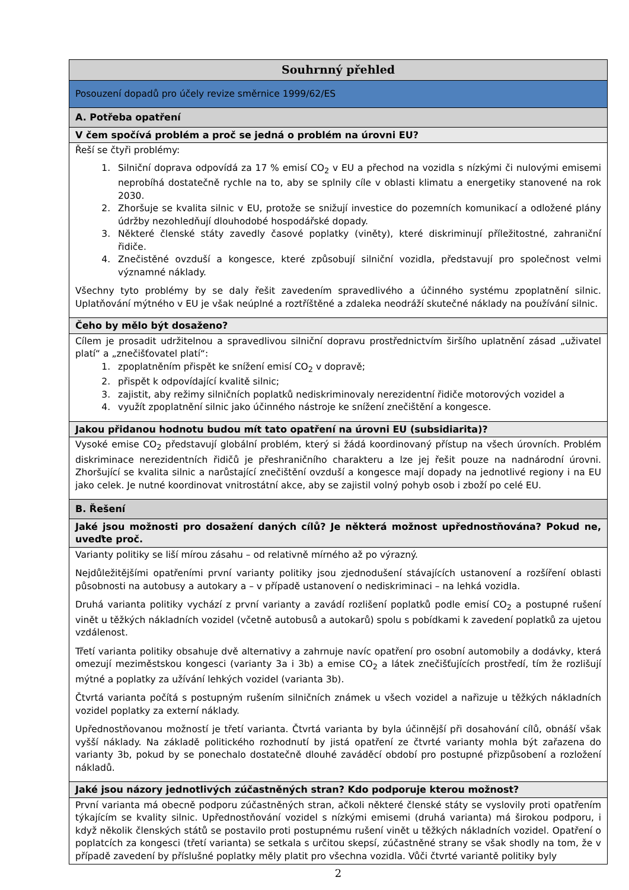| Souhrnný přehled |
| Posouzení dopadů pro účely revize směrnice 1999/62/ES |
| A. Potřeba opatření |
| V čem spočívá problém a proč se jedná o problém na úrovni EU? |
| Řeší se čtyři problémy: 1. Silniční doprava odpovídá za 17 % emisí CO<sub>2</sub> v EU a přechod na vozidla s nízkými či nulovými emisemi neprobíhá dostatečně rychle na to, aby se splnily cíle v oblasti klimatu a energetiky stanovené na rok 2030. 2. Zhoršuje se kvalita silnic v EU, protože se snižují investice do pozemních komunikací a odložené plány údržby nezohledňují dlouhodobé hospodářské dopady. 3. Některé členské státy zavedly časové poplatky (viněty), které diskriminují příležitostné, zahraniční řidiče. 4. Znečistěné ovzduší a kongesce, které způsobují silniční vozidla, představují pro společnost velmi významné náklady. Všechny tyto problémy by se daly řešit zavedením spravedlivého a účinného systému zpoplatnění silnic. Uplatňování mýtného v EU je však neúplné a roztříštěné a zdaleka neodráží skutečné náklady na používání silnic. |
| Čeho by mělo být dosaženo? |
| Cílem je prosadit udržitelnou a spravedlivou silniční dopravu prostřednictvím širšího uplatnění zásad „uživatel platí“ a „znečišťovatel platí“: 1. zpoplatněním přispět ke snížení emisí CO<sub>2</sub> v dopravě; 2. přispět k odpovídající kvalitě silnic; 3. zajistit, aby režimy silničních poplatků nediskriminovaly nerezidentní řidiče motorových vozidel a 4. využít zpoplatnění silnic jako účinného nástroje ke snížení znečištění a kongesce. |
| Jakou přidanou hodnotu budou mít tato opatření na úrovni EU (subsidiarita)? |
| Vysoké emise CO<sub>2</sub> představují globální problém, který si žádá koordinovaný přístup na všech úrovních. Problém diskriminace nerezidentních řidičů je přeshraničního charakteru a lze jej řešit pouze na nadnárodní úrovni. Zhoršující se kvalita silnic a narůstající znečištění ovzduší a kongesce mají dopady na jednotlivé regiony i na EU jako celek. Je nutné koordinovat vnitrostátní akce, aby se zajistil volný pohyb osob i zboží po celé EU. |
| B. Řešení |
| Jaké jsou možnosti pro dosažení daných cílů? Je některá možnost upřednostňována? Pokud ne, uveďte proč. |
| Varianty politiky se liší mírou zásahu – od relativně mírného až po výrazný. Nejdůležitějšími opatřeními první varianty politiky jsou zjednodušení stávajících ustanovení a rozšíření oblasti působnosti na autobusy a autokary a – v případě ustanovení o nediskriminaci – na lehká vozidla. Druhá varianta politiky vychází z první varianty a zavádí rozlišení poplatků podle emisí CO<sub>2</sub> a postupné rušení vinět u těžkých nákladních vozidel (včetně autobusů a autokarů) spolu s pobídkami k zavedení poplatků za ujetou vzdálenost. Třetí varianta politiky obsahuje dvě alternativy a zahrnuje navíc opatření pro osobní automobily a dodávky, která omezují meziměstskou kongesci (varianty 3a i 3b) a emise CO<sub>2</sub> a látek znečišťujících prostředí, tím že rozlišují mýtné a poplatky za užívání lehkých vozidel (varianta 3b). Čtvrtá varianta počítá s postupným rušením silničních známek u všech vozidel a nařizuje u těžkých nákladních vozidel poplatky za externí náklady. Upřednostňovanou možností je třetí varianta. Čtvrtá varianta by byla účinnější při dosahování cílů, obnáší však vyšší náklady. Na základě politického rozhodnutí by jistá opatření ze čtvrté varianty mohla být zařazena do varianty 3b, pokud by se ponechalo dostatečně dlouhé zaváděcí období pro postupné přizpůsobení a rozložení nákladů. |
| Jaké jsou názory jednotlivých zúčastněných stran? Kdo podporuje kterou možnost? |
| První varianta má obecně podporu zúčastněných stran, ačkoli některé členské státy se vyslovily proti opatřením týkajícím se kvality silnic. Upřednostňování vozidel s nízkými emisemi (druhá varianta) má širokou podporu, i když několik členských států se postavilo proti postupnému rušení vinět u těžkých nákladních vozidel. Opatření o poplatcích za kongesci (třetí varianta) se setkala s určitou skepsí, zúčastněné strany se však shodly na tom, že v případě zavedení by příslušné poplatky měly platit pro všechna vozidla. Vůči čtvrté variantě politiky byly |
2